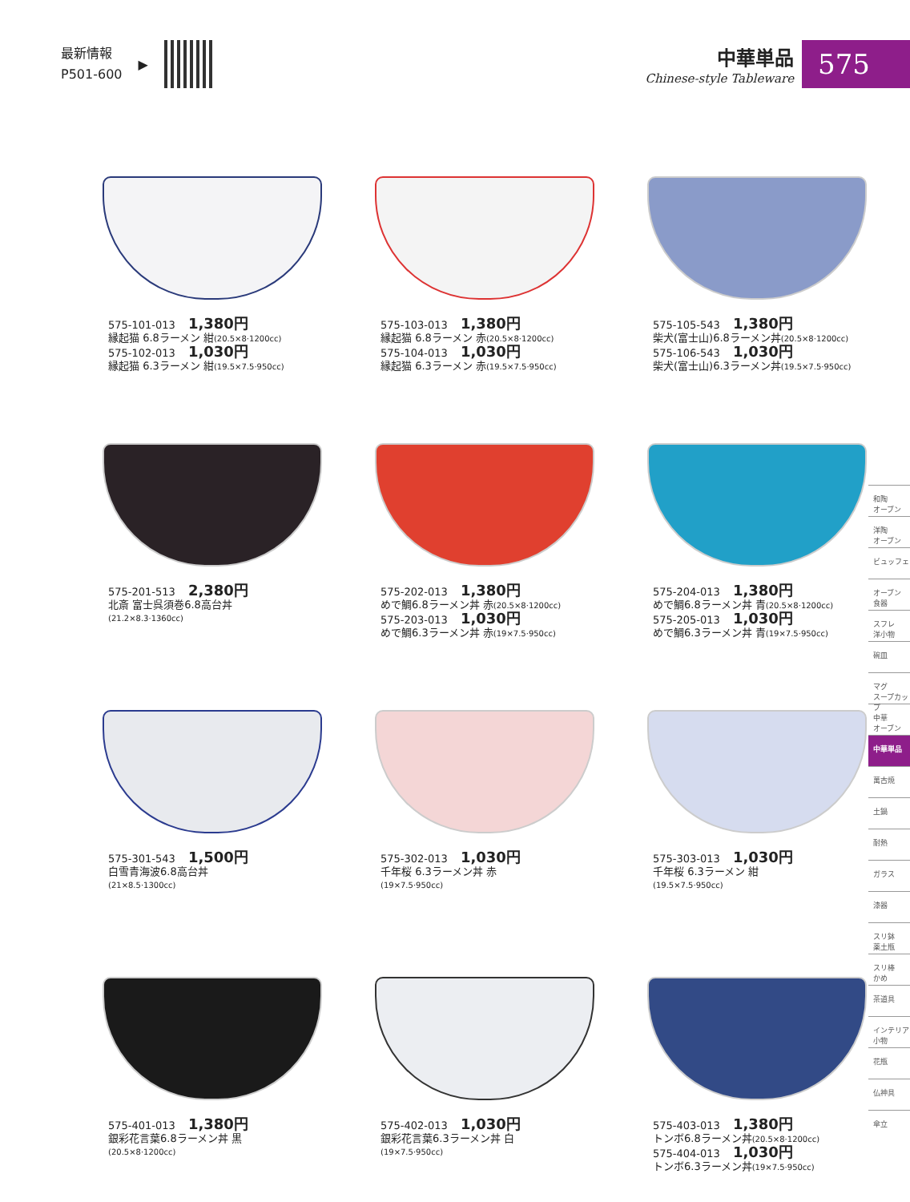最新情報
P501-600
▶
中華単品
Chinese-style Tableware
575
575-101-013 1,380円
縁起猫 6.8ラーメン 紺(20.5×8·1200cc)
575-102-013 1,030円
縁起猫 6.3ラーメン 紺(19.5×7.5·950cc)
575-103-013 1,380円
縁起猫 6.8ラーメン 赤(20.5×8·1200cc)
575-104-013 1,030円
縁起猫 6.3ラーメン 赤(19.5×7.5·950cc)
575-105-543 1,380円
柴犬(富士山)6.8ラーメン丼(20.5×8·1200cc)
575-106-543 1,030円
柴犬(富士山)6.3ラーメン丼(19.5×7.5·950cc)
575-201-513 2,380円
北斎 富士呉須巻6.8高台丼
(21.2×8.3·1360cc)
575-202-013 1,380円
めで鯛6.8ラーメン丼 赤(20.5×8·1200cc)
575-203-013 1,030円
めで鯛6.3ラーメン丼 赤(19×7.5·950cc)
575-204-013 1,380円
めで鯛6.8ラーメン丼 青(20.5×8·1200cc)
575-205-013 1,030円
めで鯛6.3ラーメン丼 青(19×7.5·950cc)
575-301-543 1,500円
白雪青海波6.8高台丼
(21×8.5·1300cc)
575-302-013 1,030円
千年桜 6.3ラーメン丼 赤
(19×7.5·950cc)
575-303-013 1,030円
千年桜 6.3ラーメン 紺
(19.5×7.5·950cc)
575-401-013 1,380円
銀彩花言葉6.8ラーメン丼 黒
(20.5×8·1200cc)
575-402-013 1,030円
銀彩花言葉6.3ラーメン丼 白
(19×7.5·950cc)
575-403-013 1,380円
トンボ6.8ラーメン丼(20.5×8·1200cc)
575-404-013 1,030円
トンボ6.3ラーメン丼(19×7.5·950cc)
和陶
オーブン
洋陶
オーブン
ビュッフェ
オーブン
食器
スフレ
洋小物
碗皿
マグ
スープカップ
中華
オーブン
中華単品
萬古焼
土鍋
耐熱
ガラス
漆器
スリ鉢
薬土瓶
スリ棒
かめ
茶道具
インテリア
小物
花瓶
仏神具
傘立